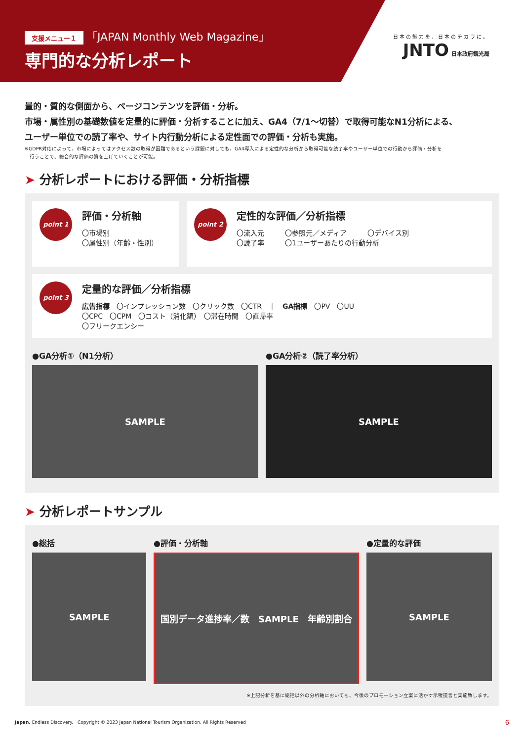支援メニュー１ 「JAPAN Monthly Web Magazine」
専門的な分析レポート
日本の魅力を、日本のチカラに。
JNTO
日本政府観光局
量的・質的な側面から、ページコンテンツを評価・分析。
市場・属性別の基礎数値を定量的に評価・分析することに加え、GA4（7/1〜切替）で取得可能なN1分析による、
ユーザー単位での読了率や、サイト内行動分析による定性面での評価・分析も実施。
※GDPR対応によって、市場によってはアクセス数の取得が困難であるという課題に対しても、GA4導入による定性的な分析から取得可能な読了率やユーザー単位での行動から評価・分析を
　行うことで、総合的な評価の質を上げていくことが可能。
➤ 分析レポートにおける評価・分析指標
point 1
評価・分析軸
〇市場別
〇属性別（年齢・性別）
point 2
定性的な評価／分析指標
〇流入元　　　〇参照元／メディア　　　〇デバイス別
〇読了率　　　〇1ユーザーあたりの行動分析
point 3
定量的な評価／分析指標
広告指標　〇インプレッション数　〇クリック数　〇CTR　｜　GA指標　〇PV　〇UU
〇CPC　〇CPM　〇コスト（消化額）　〇滞在時間　〇直帰率
〇フリークエンシー
●GA分析①（N1分析）
SAMPLE
●GA分析②（読了率分析）
SAMPLE
➤ 分析レポートサンプル
●総括
SAMPLE
●評価・分析軸
国別データ進捗率／数　SAMPLE　年齢別割合
●定量的な評価
SAMPLE
※上記分析を基に総括以外の分析軸においても、今後のプロモーション立案に活かす示唆提言と実施致します。
Japan. Endless Discovery.　Copyright © 2023 Japan National Tourism Organization. All Rights Reserved 6